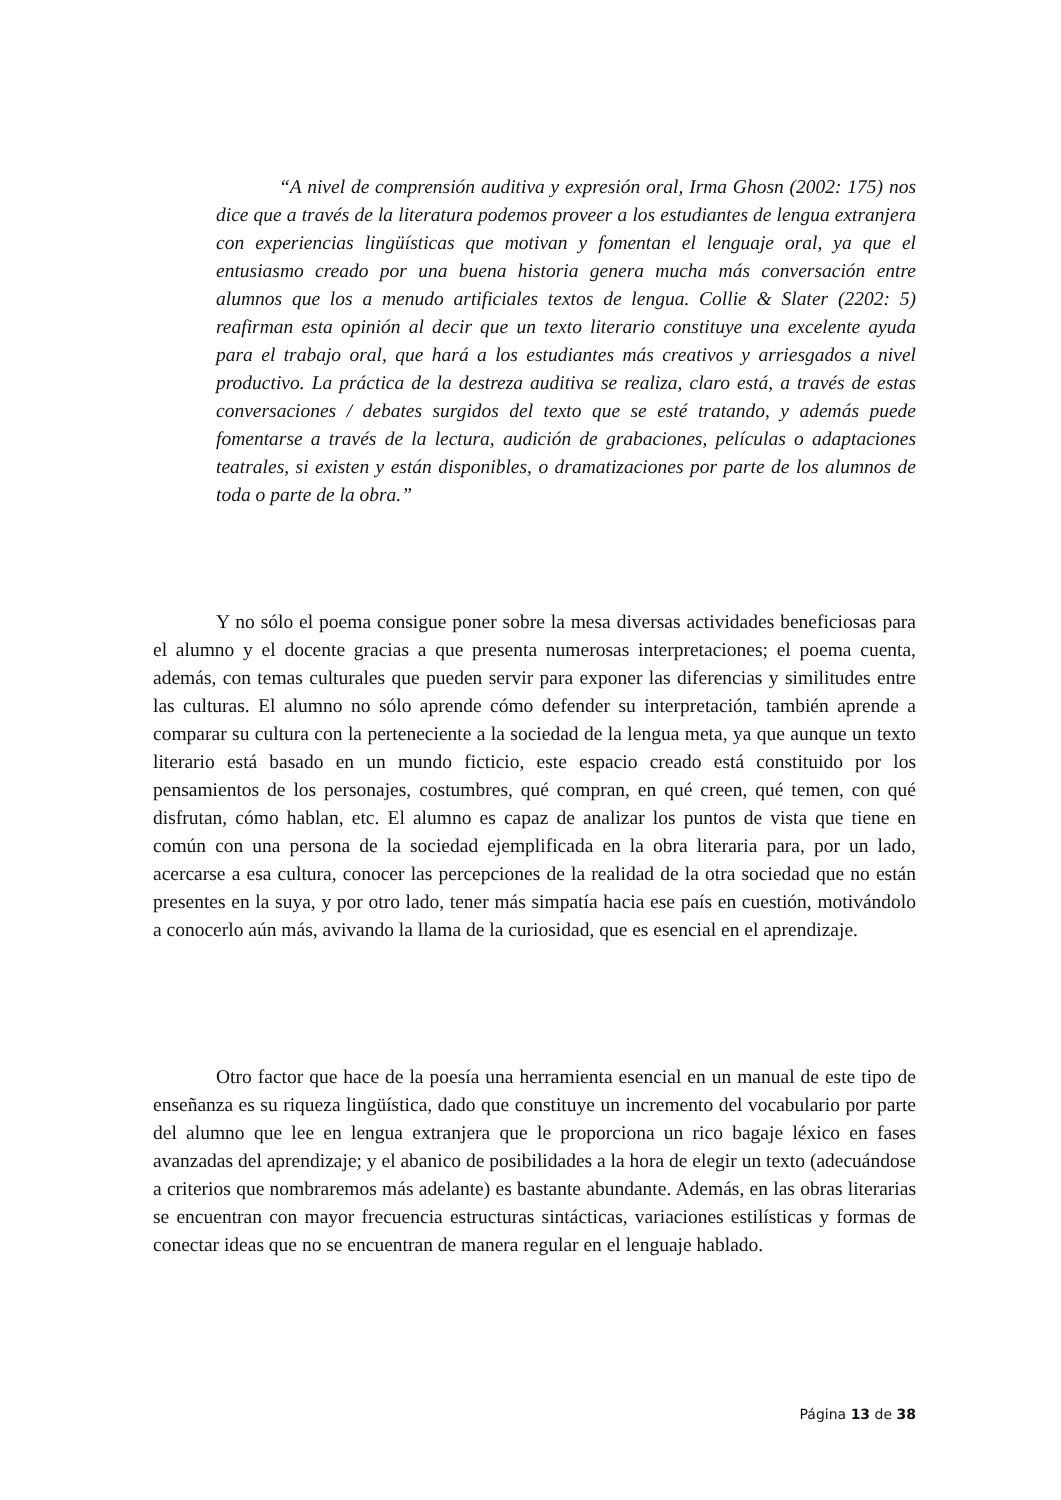“A nivel de comprensión auditiva y expresión oral, Irma Ghosn (2002: 175) nos dice que a través de la literatura podemos proveer a los estudiantes de lengua extranjera con experiencias lingüísticas que motivan y fomentan el lenguaje oral, ya que el entusiasmo creado por una buena historia genera mucha más conversación entre alumnos que los a menudo artificiales textos de lengua. Collie & Slater (2202: 5) reafirman esta opinión al decir que un texto literario constituye una excelente ayuda para el trabajo oral, que hará a los estudiantes más creativos y arriesgados a nivel productivo. La práctica de la destreza auditiva se realiza, claro está, a través de estas conversaciones / debates surgidos del texto que se esté tratando, y además puede fomentarse a través de la lectura, audición de grabaciones, películas o adaptaciones teatrales, si existen y están disponibles, o dramatizaciones por parte de los alumnos de toda o parte de la obra.”
Y no sólo el poema consigue poner sobre la mesa diversas actividades beneficiosas para el alumno y el docente gracias a que presenta numerosas interpretaciones; el poema cuenta, además, con temas culturales que pueden servir para exponer las diferencias y similitudes entre las culturas. El alumno no sólo aprende cómo defender su interpretación, también aprende a comparar su cultura con la perteneciente a la sociedad de la lengua meta, ya que aunque un texto literario está basado en un mundo ficticio, este espacio creado está constituido por los pensamientos de los personajes, costumbres, qué compran, en qué creen, qué temen, con qué disfrutan, cómo hablan, etc. El alumno es capaz de analizar los puntos de vista que tiene en común con una persona de la sociedad ejemplificada en la obra literaria para, por un lado, acercarse a esa cultura, conocer las percepciones de la realidad de la otra sociedad que no están presentes en la suya, y por otro lado, tener más simpatía hacia ese país en cuestión, motivándolo a conocerlo aún más, avivando la llama de la curiosidad, que es esencial en el aprendizaje.
Otro factor que hace de la poesía una herramienta esencial en un manual de este tipo de enseñanza es su riqueza lingüística, dado que constituye un incremento del vocabulario por parte del alumno que lee en lengua extranjera que le proporciona un rico bagaje léxico en fases avanzadas del aprendizaje; y el abanico de posibilidades a la hora de elegir un texto (adecuándose a criterios que nombraremos más adelante) es bastante abundante. Además, en las obras literarias se encuentran con mayor frecuencia estructuras sintácticas, variaciones estilísticas y formas de conectar ideas que no se encuentran de manera regular en el lenguaje hablado.
Página 13 de 38